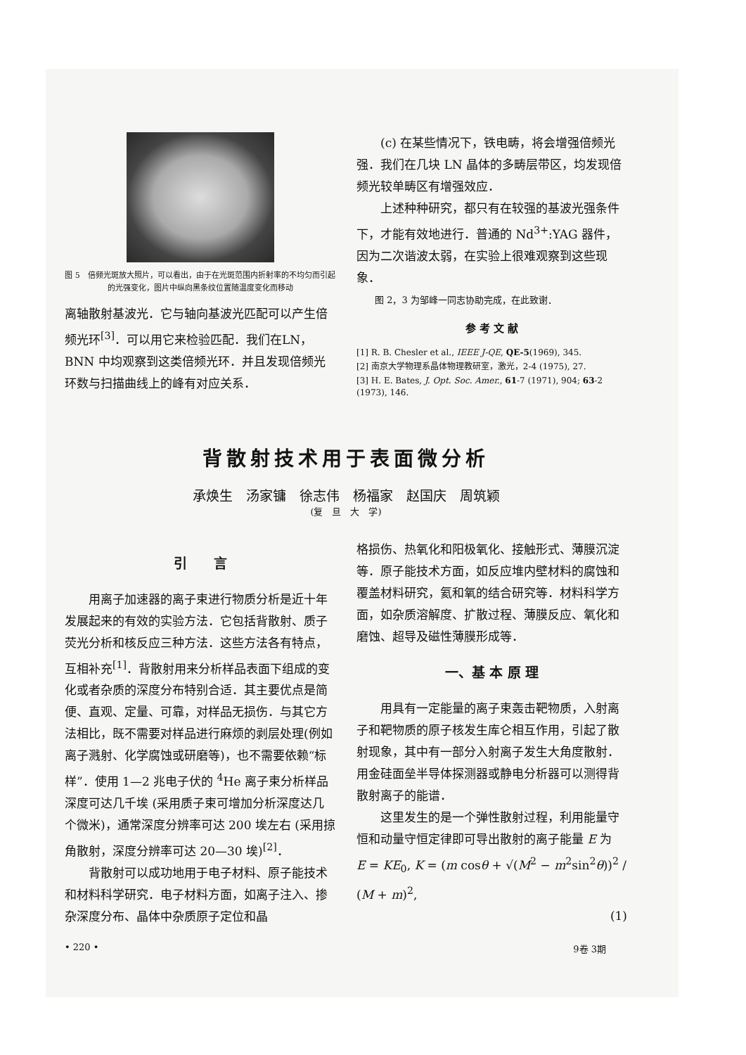图 5　倍频光斑放大照片，可以看出，由于在光斑范围内折射率的不均匀而引起的光强变化，图片中纵向黑条纹位置随温度变化而移动
离轴散射基波光．它与轴向基波光匹配可以产生倍频光环<sup>[3]</sup>．可以用它来检验匹配．我们在LN，BNN 中均观察到这类倍频光环．并且发现倍频光环数与扫描曲线上的峰有对应关系．
(c) 在某些情况下，铁电畴，将会增强倍频光强．我们在几块 LN 晶体的多畴层带区，均发现倍频光较单畴区有增强效应．
上述种种研究，都只有在较强的基波光强条件下，才能有效地进行．普通的 Nd<sup>3+</sup>:YAG 器件，因为二次谐波太弱，在实验上很难观察到这些现象．
图 2，3 为邹峰一同志协助完成，在此致谢．
参 考 文 献
[1] R. B. Chesler et al., IEEE J-QE, QE-5(1969), 345.
[2] 南京大学物理系晶体物理教研室，激光，2-4 (1975), 27.
[3] H. E. Bates, J. Opt. Soc. Amer., 61-7 (1971), 904; 63-2 (1973), 146.
背散射技术用于表面微分析
承焕生　汤家镛　徐志伟　杨福家　赵国庆　周筑颖
(复　旦　大　学)
引　　言
用离子加速器的离子束进行物质分析是近十年发展起来的有效的实验方法．它包括背散射、质子荧光分析和核反应三种方法．这些方法各有特点，互相补充<sup>[1]</sup>．背散射用来分析样品表面下组成的变化或者杂质的深度分布特别合适．其主要优点是简便、直观、定量、可靠，对样品无损伤．与其它方法相比，既不需要对样品进行麻烦的剥层处理(例如离子溅射、化学腐蚀或研磨等)，也不需要依赖“标样”．使用 1—2 兆电子伏的 <sup>4</sup>He 离子束分析样品深度可达几千埃 (采用质子束可增加分析深度达几个微米)，通常深度分辨率可达 200 埃左右 (采用掠角散射，深度分辨率可达 20—30 埃)<sup>[2]</sup>．
背散射可以成功地用于电子材料、原子能技术和材料科学研究．电子材料方面，如离子注入、掺杂深度分布、晶体中杂质原子定位和晶
格损伤、热氧化和阳极氧化、接触形式、薄膜沉淀等．原子能技术方面，如反应堆内壁材料的腐蚀和覆盖材料研究，氦和氧的结合研究等．材料科学方面，如杂质溶解度、扩散过程、薄膜反应、氧化和磨蚀、超导及磁性薄膜形成等．
一、基 本 原 理
用具有一定能量的离子束轰击靶物质，入射离子和靶物质的原子核发生库仑相互作用，引起了散射现象，其中有一部分入射离子发生大角度散射．用金硅面垒半导体探测器或静电分析器可以测得背散射离子的能谱．
这里发生的是一个弹性散射过程，利用能量守恒和动量守恒定律即可导出散射的离子能量 E 为
E = KE<sub>0</sub>, K = (m cosθ + √(M<sup>2</sup> − m<sup>2</sup>sin<sup>2</sup>θ))<sup>2</sup> / (M + m)<sup>2</sup>,
(1)
• 220 • 9卷 3期